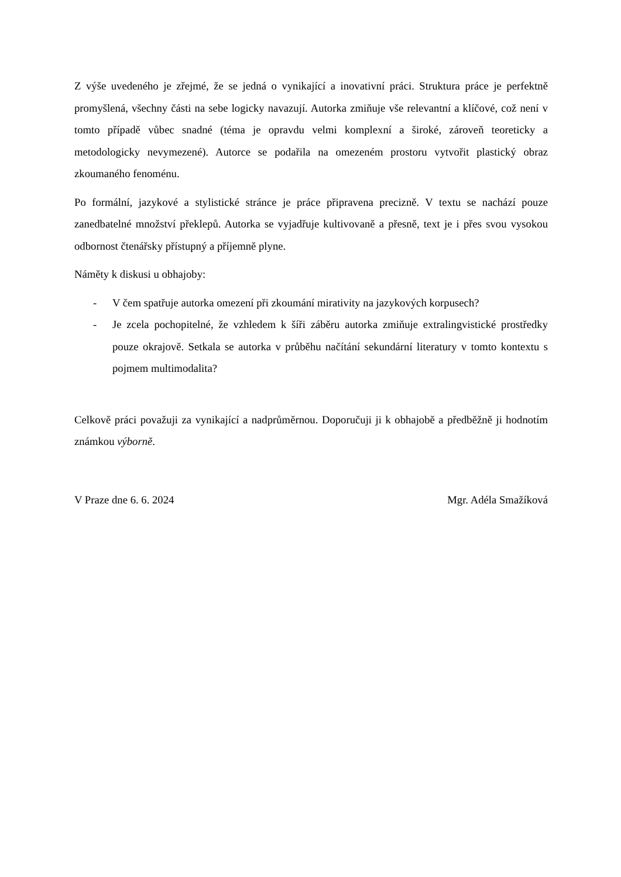Z výše uvedeného je zřejmé, že se jedná o vynikající a inovativní práci. Struktura práce je perfektně promyšlená, všechny části na sebe logicky navazují. Autorka zmiňuje vše relevantní a klíčové, což není v tomto případě vůbec snadné (téma je opravdu velmi komplexní a široké, zároveň teoreticky a metodologicky nevymezené). Autorce se podařila na omezeném prostoru vytvořit plastický obraz zkoumaného fenoménu.
Po formální, jazykové a stylistické stránce je práce připravena precizně. V textu se nachází pouze zanedbatelné množství překlepů. Autorka se vyjadřuje kultivovaně a přesně, text je i přes svou vysokou odbornost čtenářsky přístupný a příjemně plyne.
Náměty k diskusi u obhajoby:
- V čem spatřuje autorka omezení při zkoumání mirativity na jazykových korpusech?
- Je zcela pochopitelné, že vzhledem k šíři záběru autorka zmiňuje extralingvistické prostředky pouze okrajově. Setkala se autorka v průběhu načítání sekundární literatury v tomto kontextu s pojmem multimodalita?
Celkově práci považuji za vynikající a nadprůměrnou. Doporučuji ji k obhajobě a předběžně ji hodnotím známkou výborně.
V Praze dne 6. 6. 2024 Mgr. Adéla Smažíková